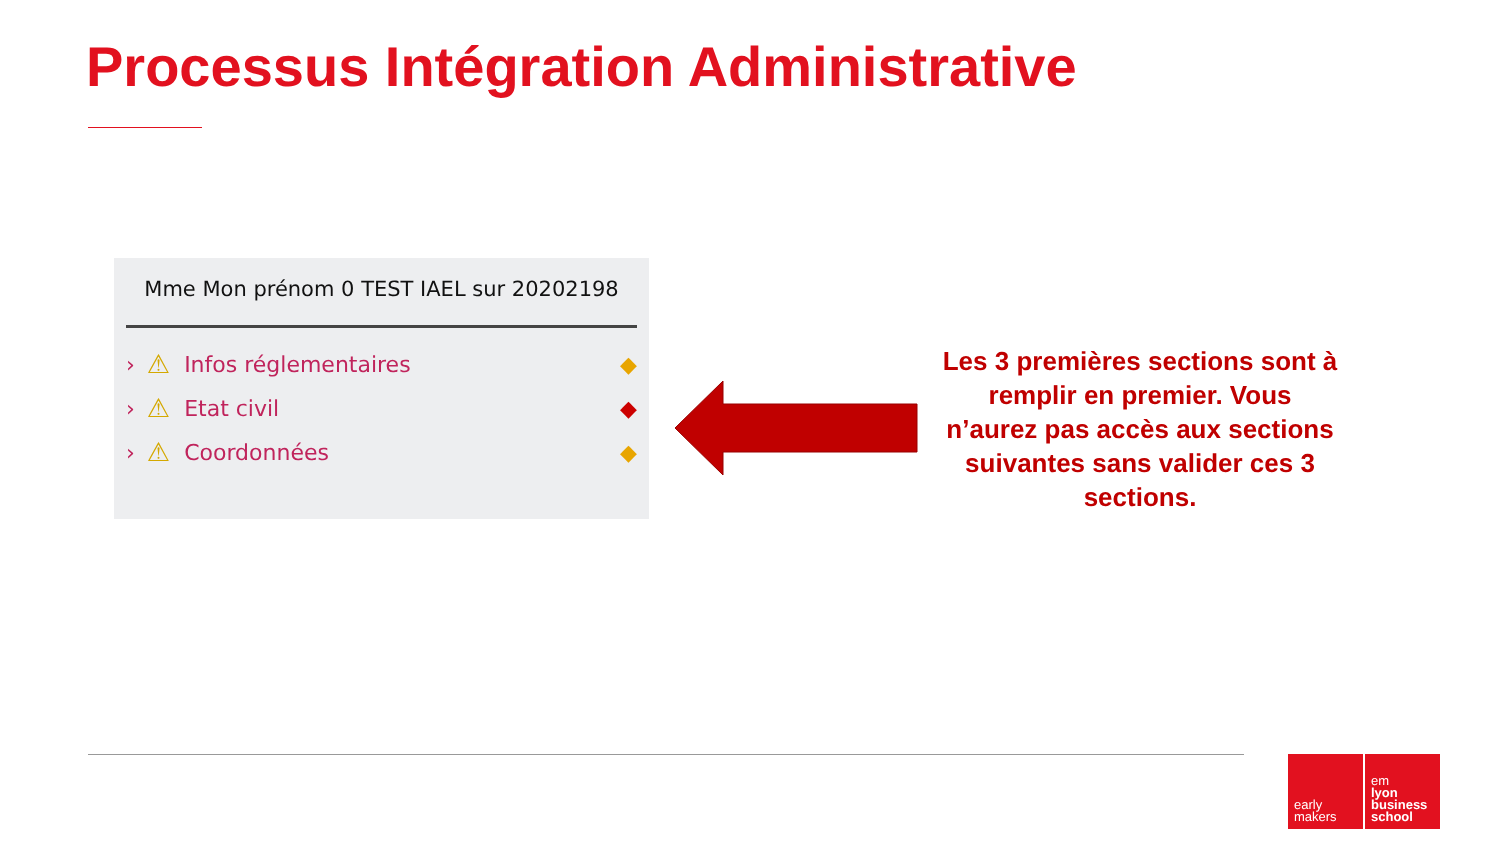Processus Intégration Administrative
Mme Mon prénom 0 TEST IAEL sur 20202198
› ⚠ Infos réglementaires ◆
› ⚠ Etat civil ◆
› ⚠ Coordonnées ◆
Les 3 premières sections sont à remplir en premier. Vous n’aurez pas accès aux sections suivantes sans valider ces 3 sections.
early
makers
em
lyon
business
school